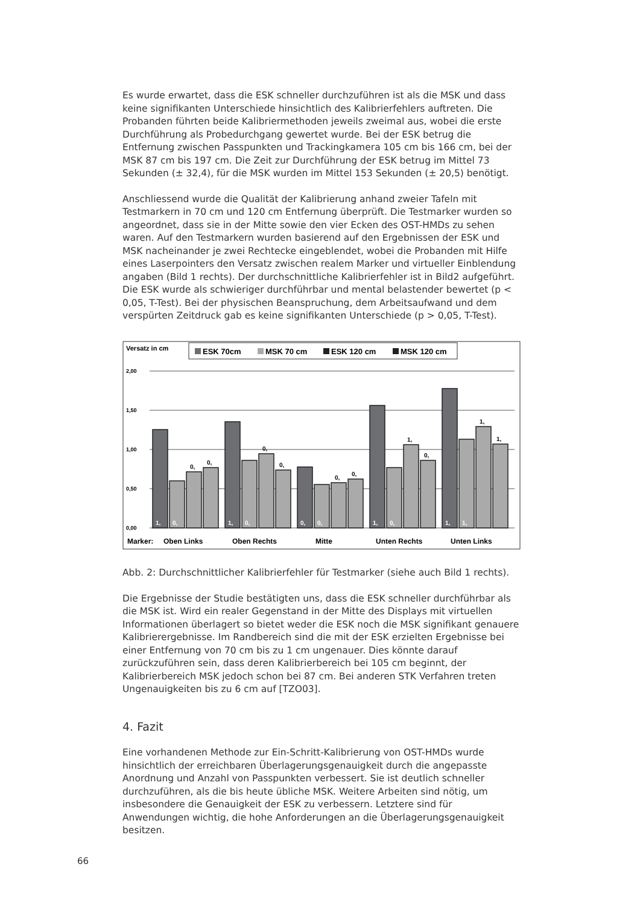Es wurde erwartet, dass die ESK schneller durchzuführen ist als die MSK und dass keine signifikanten Unterschiede hinsichtlich des Kalibrierfehlers auftreten. Die Probanden führten beide Kalibriermethoden jeweils zweimal aus, wobei die erste Durchführung als Probedurchgang gewertet wurde. Bei der ESK betrug die Entfernung zwischen Passpunkten und Trackingkamera 105 cm bis 166 cm, bei der MSK 87 cm bis 197 cm. Die Zeit zur Durchführung der ESK betrug im Mittel 73 Sekunden (± 32,4), für die MSK wurden im Mittel 153 Sekunden (± 20,5) benötigt.
Anschliessend wurde die Qualität der Kalibrierung anhand zweier Tafeln mit Testmarkern in 70 cm und 120 cm Entfernung überprüft. Die Testmarker wurden so angeordnet, dass sie in der Mitte sowie den vier Ecken des OST-HMDs zu sehen waren. Auf den Testmarkern wurden basierend auf den Ergebnissen der ESK und MSK nacheinander je zwei Rechtecke eingeblendet, wobei die Probanden mit Hilfe eines Laserpointers den Versatz zwischen realem Marker und virtueller Einblendung angaben (Bild 1 rechts). Der durchschnittliche Kalibrierfehler ist in Bild2 aufgeführt. Die ESK wurde als schwieriger durchführbar und mental belastender bewertet (p < 0,05, T-Test). Bei der physischen Beanspruchung, dem Arbeitsaufwand und dem verspürten Zeitdruck gab es keine signifikanten Unterschiede (p > 0,05, T-Test).
Versatz in cm
ESK 70cm
MSK 70 cm
ESK 120 cm
MSK 120 cm
2,00
1,50
1,00
0,50
0,00
1,
0,
1,
0,
0,
0,
1,
0,
1,
1,
0,
0,
0,
0,
0,
0,
1,
0,
1,
1,
Marker:
Oben Links
Oben Rechts
Mitte
Unten Rechts
Unten Links
Abb. 2: Durchschnittlicher Kalibrierfehler für Testmarker (siehe auch Bild 1 rechts).
Die Ergebnisse der Studie bestätigten uns, dass die ESK schneller durchführbar als die MSK ist. Wird ein realer Gegenstand in der Mitte des Displays mit virtuellen Informationen überlagert so bietet weder die ESK noch die MSK signifikant genauere Kalibrierergebnisse. Im Randbereich sind die mit der ESK erzielten Ergebnisse bei einer Entfernung von 70 cm bis zu 1 cm ungenauer. Dies könnte darauf zurückzuführen sein, dass deren Kalibrierbereich bei 105 cm beginnt, der Kalibrierbereich MSK jedoch schon bei 87 cm. Bei anderen STK Verfahren treten Ungenauigkeiten bis zu 6 cm auf [TZO03].
4. Fazit
Eine vorhandenen Methode zur Ein-Schritt-Kalibrierung von OST-HMDs wurde hinsichtlich der erreichbaren Überlagerungsgenauigkeit durch die angepasste Anordnung und Anzahl von Passpunkten verbessert. Sie ist deutlich schneller durchzuführen, als die bis heute übliche MSK. Weitere Arbeiten sind nötig, um insbesondere die Genauigkeit der ESK zu verbessern. Letztere sind für Anwendungen wichtig, die hohe Anforderungen an die Überlagerungsgenauigkeit besitzen.
66